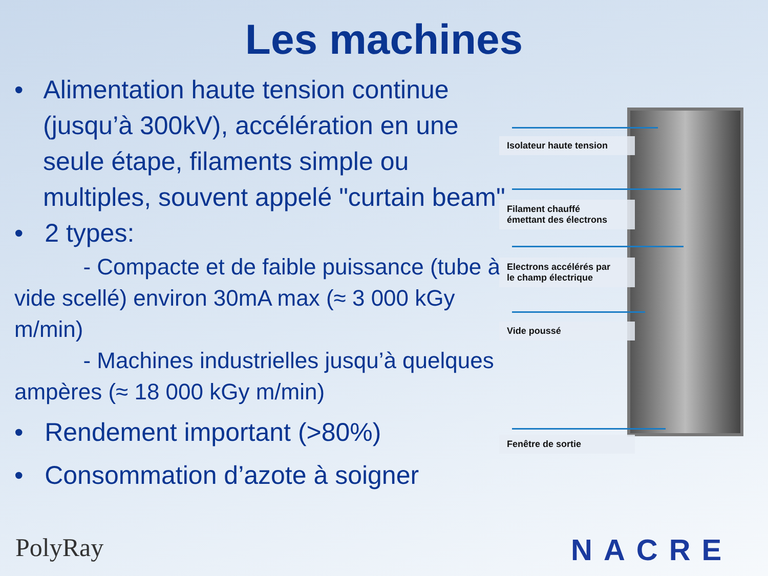Les machines
• Alimentation haute tension continue (jusqu’à 300kV), accélération en une seule étape, filaments simple ou multiples, souvent appelé "curtain beam"
• 2 types:
- Compacte et de faible puissance (tube à vide scellé) environ 30mA max (≈ 3 000 kGy m/min)
- Machines industrielles jusqu’à quelques ampères (≈ 18 000 kGy m/min)
• Rendement important (>80%)
• Consommation d’azote à soigner
Isolateur haute tension
Filament chauffé
émettant des électrons
Electrons accélérés par
le champ électrique
Vide poussé
Fenêtre de sortie
PolyRay NACRE